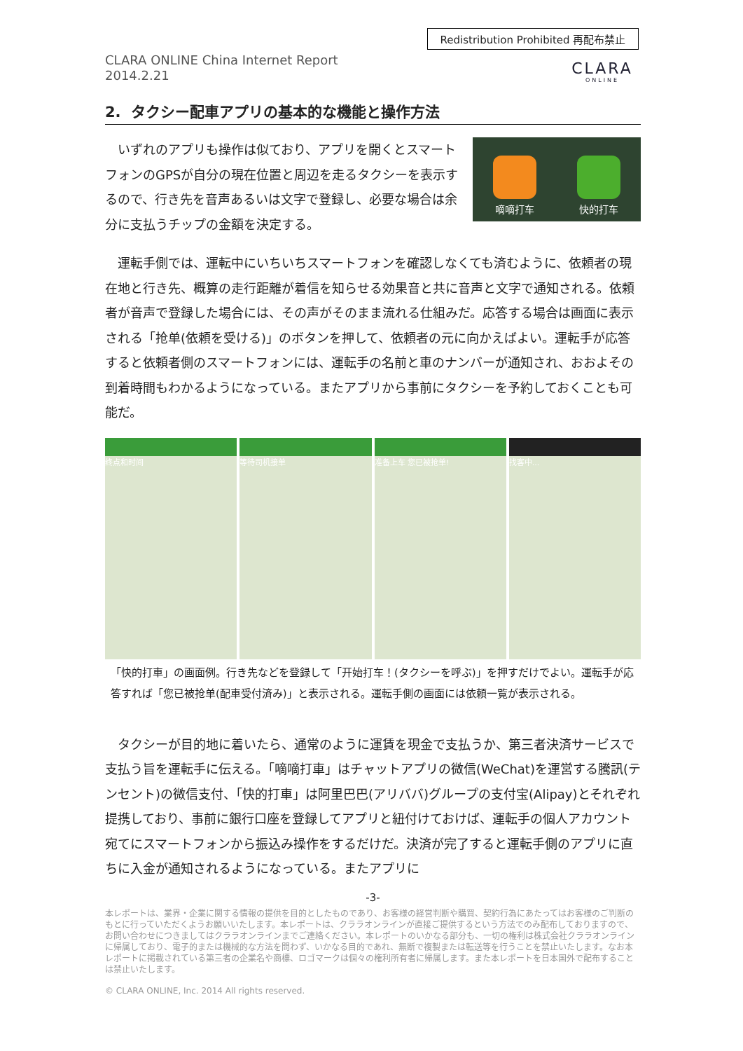Redistribution Prohibited 再配布禁止
CLARA ONLINE China Internet Report
2014.2.21
CLARA
ONLINE
2. タクシー配車アプリの基本的な機能と操作方法
いずれのアプリも操作は似ており、アプリを開くとスマートフォンのGPSが自分の現在位置と周辺を走るタクシーを表示するので、行き先を音声あるいは文字で登録し、必要な場合は余分に支払うチップの金額を決定する。
嘀嘀打车
快的打车
運転手側では、運転中にいちいちスマートフォンを確認しなくても済むように、依頼者の現在地と行き先、概算の走行距離が着信を知らせる効果音と共に音声と文字で通知される。依頼者が音声で登録した場合には、その声がそのまま流れる仕組みだ。応答する場合は画面に表示される「抢单(依頼を受ける)」のボタンを押して、依頼者の元に向かえばよい。運転手が応答すると依頼者側のスマートフォンには、運転手の名前と車のナンバーが通知され、おおよその到着時間もわかるようになっている。またアプリから事前にタクシーを予約しておくことも可能だ。
终点和时间 等待司机接单 准备上车 您已被抢单! 找客中...
「快的打車」の画面例。行き先などを登録して「开始打车！(タクシーを呼ぶ)」を押すだけでよい。運転手が応答すれば「您已被抢单(配車受付済み)」と表示される。運転手側の画面には依頼一覧が表示される。
タクシーが目的地に着いたら、通常のように運賃を現金で支払うか、第三者決済サービスで支払う旨を運転手に伝える。「嘀嘀打車」はチャットアプリの微信(WeChat)を運営する騰訊(テンセント)の微信支付、「快的打車」は阿里巴巴(アリババ)グループの支付宝(Alipay)とそれぞれ提携しており、事前に銀行口座を登録してアプリと紐付けておけば、運転手の個人アカウント宛てにスマートフォンから振込み操作をするだけだ。決済が完了すると運転手側のアプリに直ちに入金が通知されるようになっている。またアプリに
-3-
本レポートは、業界・企業に関する情報の提供を目的としたものであり、お客様の経営判断や購買、契約行為にあたってはお客様のご判断のもとに行っていただくようお願いいたします。本レポートは、クララオンラインが直接ご提供するという方法でのみ配布しておりますので、お問い合わせにつきましてはクララオンラインまでご連絡ください。本レポートのいかなる部分も、一切の権利は株式会社クララオンラインに帰属しており、電子的または機械的な方法を問わず、いかなる目的であれ、無断で複製または転送等を行うことを禁止いたします。なお本レポートに掲載されている第三者の企業名や商標、ロゴマークは個々の権利所有者に帰属します。また本レポートを日本国外で配布することは禁止いたします。
© CLARA ONLINE, Inc. 2014 All rights reserved.